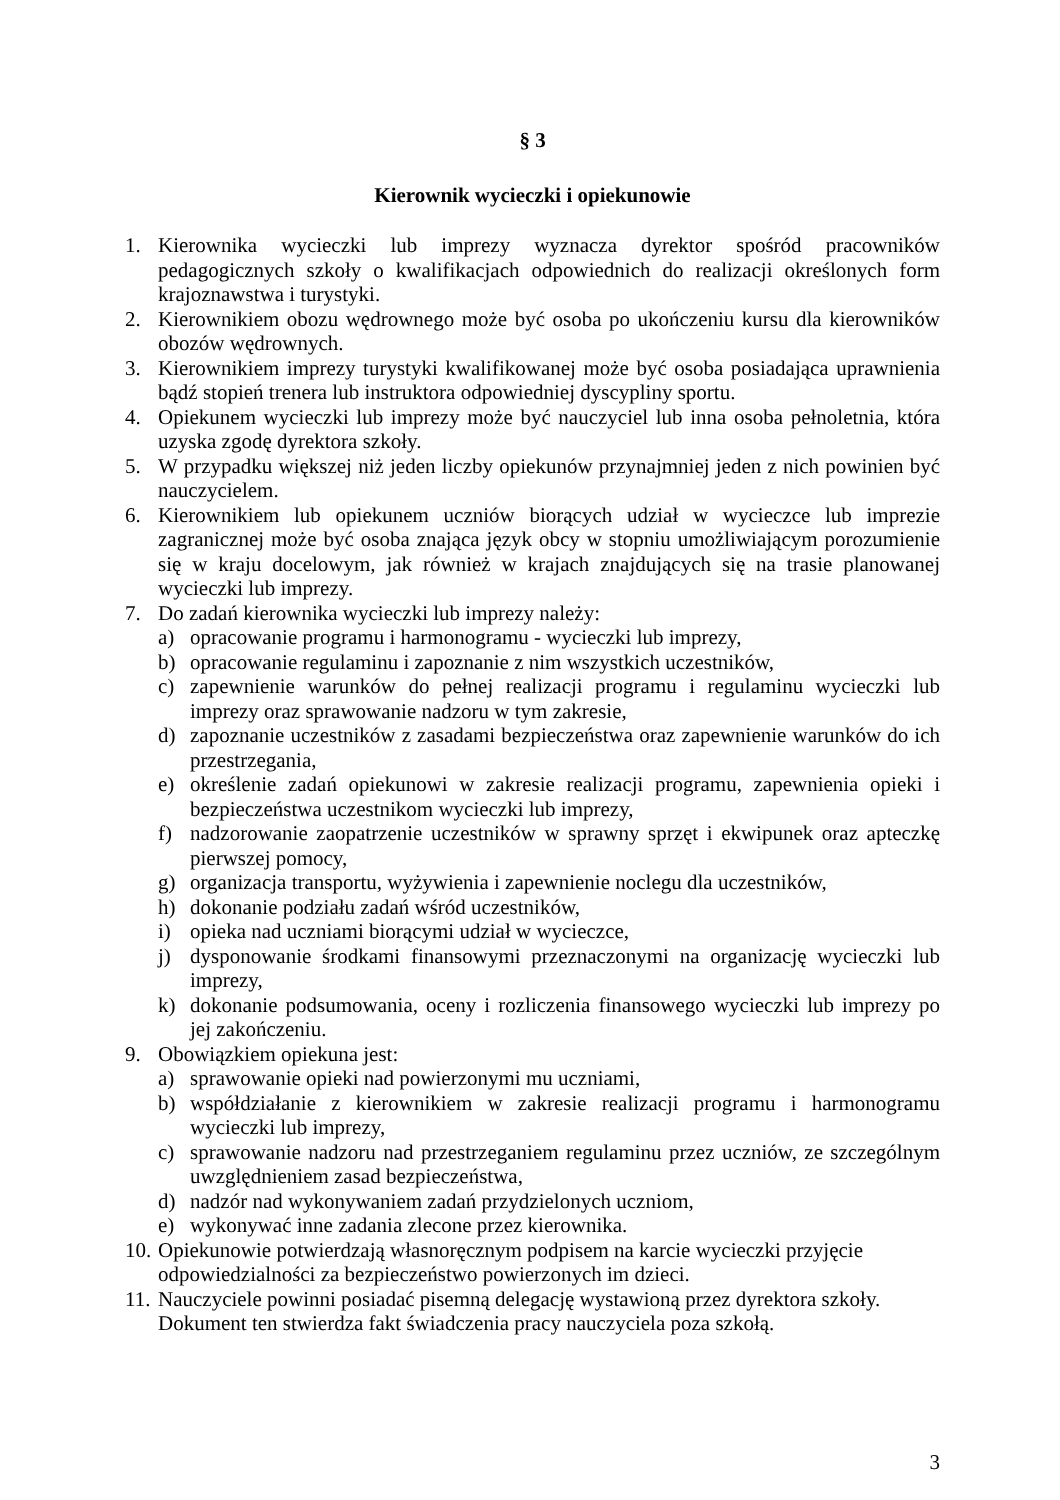§ 3
Kierownik wycieczki i opiekunowie
1. Kierownika wycieczki lub imprezy wyznacza dyrektor spośród pracowników pedagogicznych szkoły o kwalifikacjach odpowiednich do realizacji określonych form krajoznawstwa i turystyki.
2. Kierownikiem obozu wędrownego może być osoba po ukończeniu kursu dla kierowników obozów wędrownych.
3. Kierownikiem imprezy turystyki kwalifikowanej może być osoba posiadająca uprawnienia bądź stopień trenera lub instruktora odpowiedniej dyscypliny sportu.
4. Opiekunem wycieczki lub imprezy może być nauczyciel lub inna osoba pełnoletnia, która uzyska zgodę dyrektora szkoły.
5. W przypadku większej niż jeden liczby opiekunów przynajmniej jeden z nich powinien być nauczycielem.
6. Kierownikiem lub opiekunem uczniów biorących udział w wycieczce lub imprezie zagranicznej może być osoba znająca język obcy w stopniu umożliwiającym porozumienie się w kraju docelowym, jak również w krajach znajdujących się na trasie planowanej wycieczki lub imprezy.
7. Do zadań kierownika wycieczki lub imprezy należy:
a) opracowanie programu i harmonogramu - wycieczki lub imprezy,
b) opracowanie regulaminu i zapoznanie z nim wszystkich uczestników,
c) zapewnienie warunków do pełnej realizacji programu i regulaminu wycieczki lub imprezy oraz sprawowanie nadzoru w tym zakresie,
d) zapoznanie uczestników z zasadami bezpieczeństwa oraz zapewnienie warunków do ich przestrzegania,
e) określenie zadań opiekunowi w zakresie realizacji programu, zapewnienia opieki i bezpieczeństwa uczestnikom wycieczki lub imprezy,
f) nadzorowanie zaopatrzenie uczestników w sprawny sprzęt i ekwipunek oraz apteczkę pierwszej pomocy,
g) organizacja transportu, wyżywienia i zapewnienie noclegu dla uczestników,
h) dokonanie podziału zadań wśród uczestników,
i) opieka nad uczniami biorącymi udział w wycieczce,
j) dysponowanie środkami finansowymi przeznaczonymi na organizację wycieczki lub imprezy,
k) dokonanie podsumowania, oceny i rozliczenia finansowego wycieczki lub imprezy po jej zakończeniu.
9. Obowiązkiem opiekuna jest:
a) sprawowanie opieki nad powierzonymi mu uczniami,
b) współdziałanie z kierownikiem w zakresie realizacji programu i harmonogramu wycieczki lub imprezy,
c) sprawowanie nadzoru nad przestrzeganiem regulaminu przez uczniów, ze szczególnym uwzględnieniem zasad bezpieczeństwa,
d) nadzór nad wykonywaniem zadań przydzielonych uczniom,
e) wykonywać inne zadania zlecone przez kierownika.
10. Opiekunowie potwierdzają własnoręcznym podpisem na karcie wycieczki przyjęcie odpowiedzialności za bezpieczeństwo powierzonych im dzieci.
11. Nauczyciele powinni posiadać pisemną delegację wystawioną przez dyrektora szkoły. Dokument ten stwierdza fakt świadczenia pracy nauczyciela poza szkołą.
3